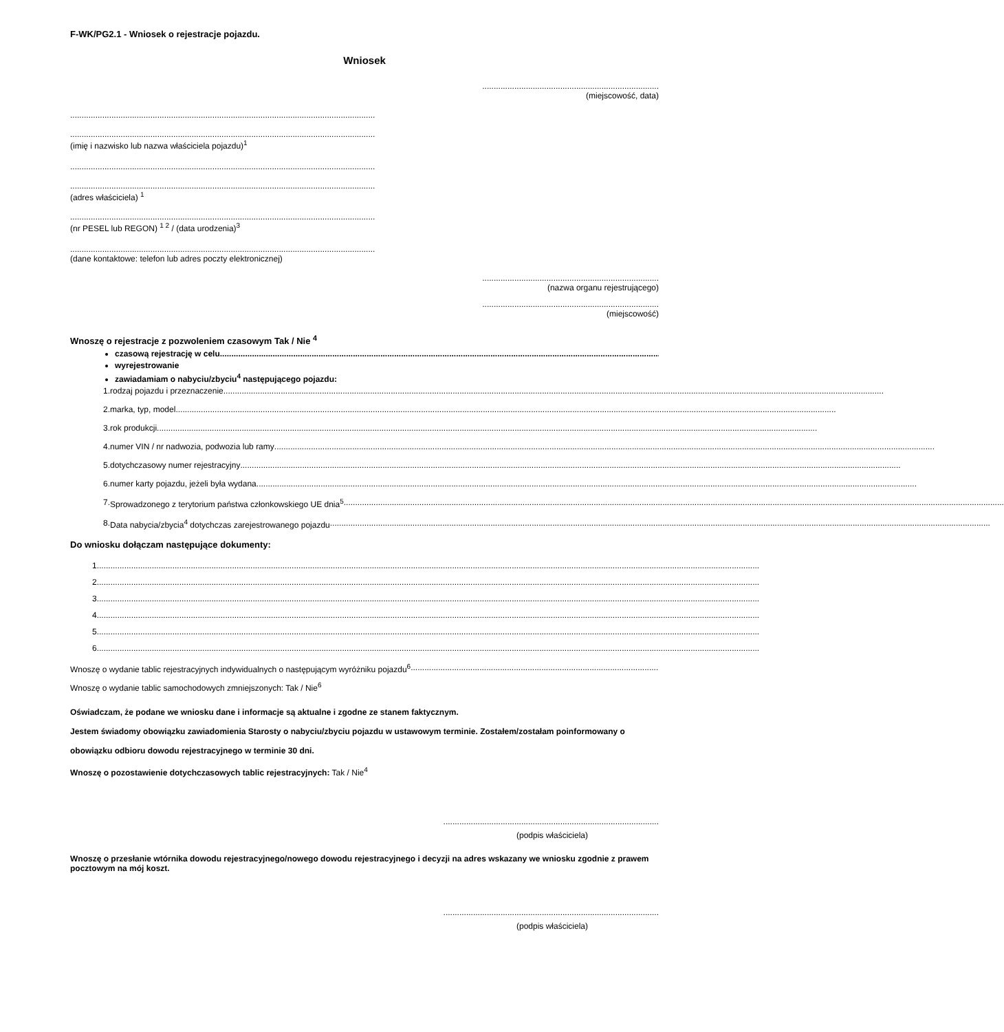F-WK/PG2.1 - Wniosek o rejestracje pojazdu.
Wniosek
.............................................................................
(miejscowość, data)
.....................................................................................................................................
.....................................................................................................................................
(imię i nazwisko lub nazwa właściciela pojazdu)<sup>1</sup>
.....................................................................................................................................
.....................................................................................................................................
(adres właściciela) <sup>1</sup>
.....................................................................................................................................
(nr PESEL lub REGON) <sup>1 2</sup> / (data urodzenia)<sup>3</sup>
.....................................................................................................................................
(dane kontaktowe: telefon lub adres poczty elektronicznej)
.............................................................................
(nazwa organu rejestrującego)
.............................................................................
(miejscowość)
Wnoszę o rejestracje z pozwoleniem czasowym Tak / Nie <sup>4</sup>
czasową rejestrację w celu
wyrejestrowanie
zawiadamiam o nabyciu/zbyciu<sup>4</sup> następującego pojazdu:
1. rodzaj pojazdu i przeznaczenie
2. marka, typ, model
3. rok produkcji
4. numer VIN / nr nadwozia, podwozia lub ramy
5. dotychczasowy numer rejestracyjny
6. numer karty pojazdu, jeżeli była wydana
7. Sprowadzonego z terytorium państwa członkowskiego UE dnia<sup>5</sup>
8. Data nabycia/zbycia<sup>4</sup> dotychczas zarejestrowanego pojazdu
Do wniosku dołączam następujące dokumenty:
1.
2.
3.
4.
5.
6.
Wnoszę o wydanie tablic rejestracyjnych indywidualnych o następującym wyróżniku pojazdu<sup>6</sup>
Wnoszę o wydanie tablic samochodowych zmniejszonych: Tak / Nie<sup>6</sup>
Oświadczam, że podane we wniosku dane i informacje są aktualne i zgodne ze stanem faktycznym.
Jestem świadomy obowiązku zawiadomienia Starosty o nabyciu/zbyciu pojazdu w ustawowym terminie. Zostałem/zostałam poinformowany o obowiązku odbioru dowodu rejestracyjnego w terminie 30 dni.
Wnoszę o pozostawienie dotychczasowych tablic rejestracyjnych: Tak / Nie<sup>4</sup>
..............................................................................................
(podpis właściciela)
Wnoszę o przesłanie wtórnika dowodu rejestracyjnego/nowego dowodu rejestracyjnego i decyzji na adres wskazany we wniosku zgodnie z prawem pocztowym na mój koszt.
..............................................................................................
(podpis właściciela)